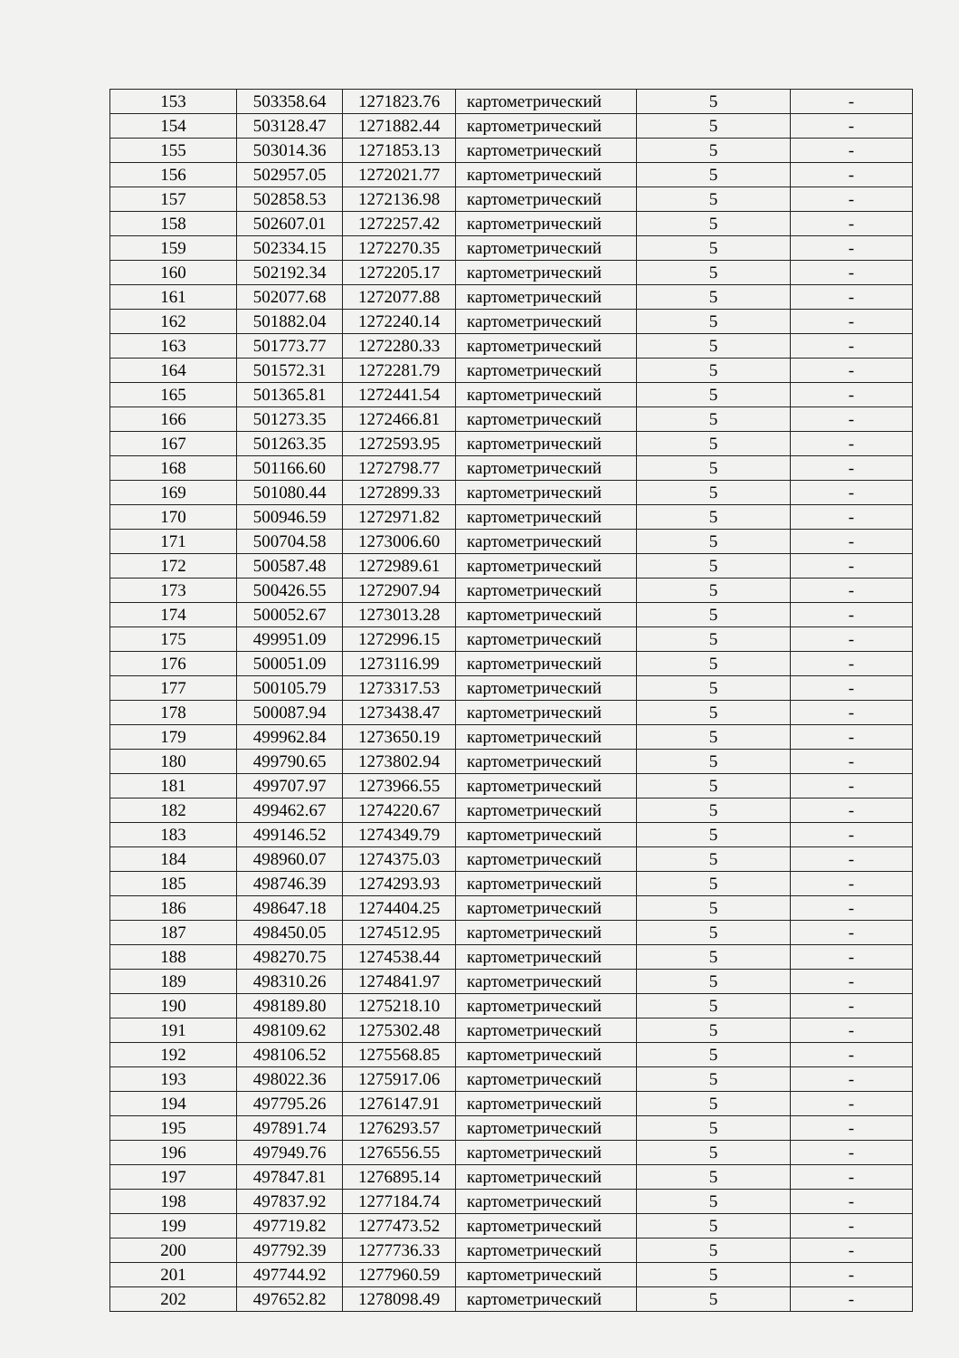| 153 | 503358.64 | 1271823.76 | картометрический | 5 | - |
| 154 | 503128.47 | 1271882.44 | картометрический | 5 | - |
| 155 | 503014.36 | 1271853.13 | картометрический | 5 | - |
| 156 | 502957.05 | 1272021.77 | картометрический | 5 | - |
| 157 | 502858.53 | 1272136.98 | картометрический | 5 | - |
| 158 | 502607.01 | 1272257.42 | картометрический | 5 | - |
| 159 | 502334.15 | 1272270.35 | картометрический | 5 | - |
| 160 | 502192.34 | 1272205.17 | картометрический | 5 | - |
| 161 | 502077.68 | 1272077.88 | картометрический | 5 | - |
| 162 | 501882.04 | 1272240.14 | картометрический | 5 | - |
| 163 | 501773.77 | 1272280.33 | картометрический | 5 | - |
| 164 | 501572.31 | 1272281.79 | картометрический | 5 | - |
| 165 | 501365.81 | 1272441.54 | картометрический | 5 | - |
| 166 | 501273.35 | 1272466.81 | картометрический | 5 | - |
| 167 | 501263.35 | 1272593.95 | картометрический | 5 | - |
| 168 | 501166.60 | 1272798.77 | картометрический | 5 | - |
| 169 | 501080.44 | 1272899.33 | картометрический | 5 | - |
| 170 | 500946.59 | 1272971.82 | картометрический | 5 | - |
| 171 | 500704.58 | 1273006.60 | картометрический | 5 | - |
| 172 | 500587.48 | 1272989.61 | картометрический | 5 | - |
| 173 | 500426.55 | 1272907.94 | картометрический | 5 | - |
| 174 | 500052.67 | 1273013.28 | картометрический | 5 | - |
| 175 | 499951.09 | 1272996.15 | картометрический | 5 | - |
| 176 | 500051.09 | 1273116.99 | картометрический | 5 | - |
| 177 | 500105.79 | 1273317.53 | картометрический | 5 | - |
| 178 | 500087.94 | 1273438.47 | картометрический | 5 | - |
| 179 | 499962.84 | 1273650.19 | картометрический | 5 | - |
| 180 | 499790.65 | 1273802.94 | картометрический | 5 | - |
| 181 | 499707.97 | 1273966.55 | картометрический | 5 | - |
| 182 | 499462.67 | 1274220.67 | картометрический | 5 | - |
| 183 | 499146.52 | 1274349.79 | картометрический | 5 | - |
| 184 | 498960.07 | 1274375.03 | картометрический | 5 | - |
| 185 | 498746.39 | 1274293.93 | картометрический | 5 | - |
| 186 | 498647.18 | 1274404.25 | картометрический | 5 | - |
| 187 | 498450.05 | 1274512.95 | картометрический | 5 | - |
| 188 | 498270.75 | 1274538.44 | картометрический | 5 | - |
| 189 | 498310.26 | 1274841.97 | картометрический | 5 | - |
| 190 | 498189.80 | 1275218.10 | картометрический | 5 | - |
| 191 | 498109.62 | 1275302.48 | картометрический | 5 | - |
| 192 | 498106.52 | 1275568.85 | картометрический | 5 | - |
| 193 | 498022.36 | 1275917.06 | картометрический | 5 | - |
| 194 | 497795.26 | 1276147.91 | картометрический | 5 | - |
| 195 | 497891.74 | 1276293.57 | картометрический | 5 | - |
| 196 | 497949.76 | 1276556.55 | картометрический | 5 | - |
| 197 | 497847.81 | 1276895.14 | картометрический | 5 | - |
| 198 | 497837.92 | 1277184.74 | картометрический | 5 | - |
| 199 | 497719.82 | 1277473.52 | картометрический | 5 | - |
| 200 | 497792.39 | 1277736.33 | картометрический | 5 | - |
| 201 | 497744.92 | 1277960.59 | картометрический | 5 | - |
| 202 | 497652.82 | 1278098.49 | картометрический | 5 | - |